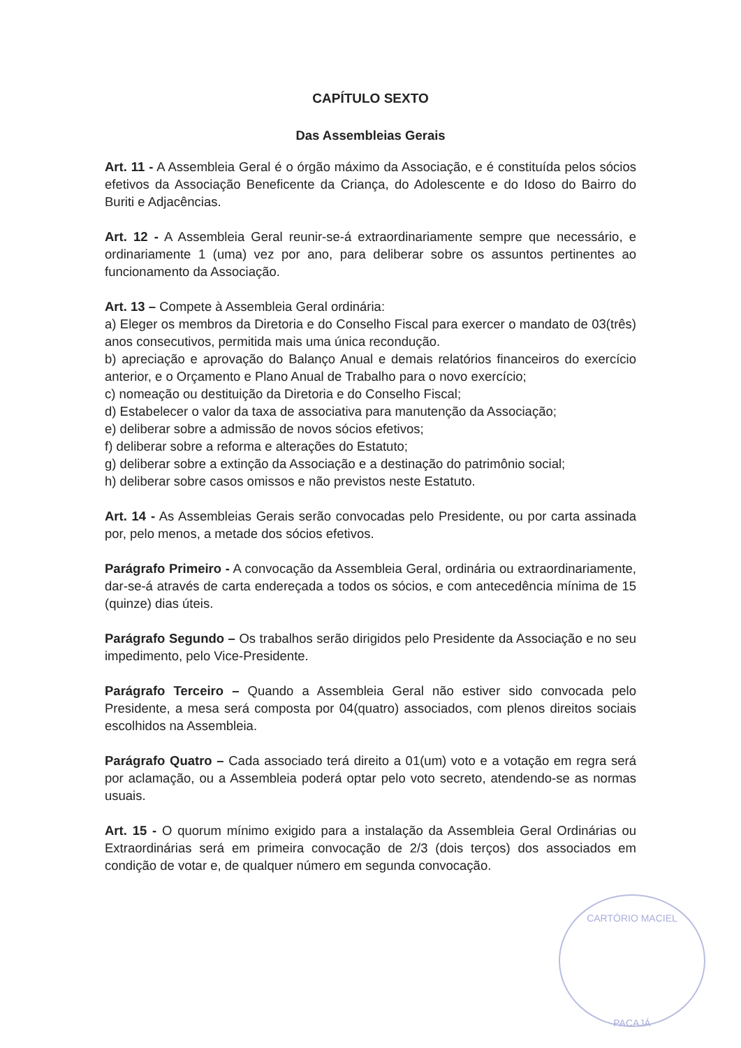CAPÍTULO SEXTO
Das Assembleias Gerais
Art. 11 - A Assembleia Geral é o órgão máximo da Associação, e é constituída pelos sócios efetivos da Associação Beneficente da Criança, do Adolescente e do Idoso do Bairro do Buriti e Adjacências.
Art. 12 - A Assembleia Geral reunir-se-á extraordinariamente sempre que necessário, e ordinariamente 1 (uma) vez por ano, para deliberar sobre os assuntos pertinentes ao funcionamento da Associação.
Art. 13 – Compete à Assembleia Geral ordinária:
a) Eleger os membros da Diretoria e do Conselho Fiscal para exercer o mandato de 03(três) anos consecutivos, permitida mais uma única recondução.
b) apreciação e aprovação do Balanço Anual e demais relatórios financeiros do exercício anterior, e o Orçamento e Plano Anual de Trabalho para o novo exercício;
c) nomeação ou destituição da Diretoria e do Conselho Fiscal;
d) Estabelecer o valor da taxa de associativa para manutenção da Associação;
e) deliberar sobre a admissão de novos sócios efetivos;
f) deliberar sobre a reforma e alterações do Estatuto;
g) deliberar sobre a extinção da Associação e a destinação do patrimônio social;
h) deliberar sobre casos omissos e não previstos neste Estatuto.
Art. 14 - As Assembleias Gerais serão convocadas pelo Presidente, ou por carta assinada por, pelo menos, a metade dos sócios efetivos.
Parágrafo Primeiro - A convocação da Assembleia Geral, ordinária ou extraordinariamente, dar-se-á através de carta endereçada a todos os sócios, e com antecedência mínima de 15 (quinze) dias úteis.
Parágrafo Segundo – Os trabalhos serão dirigidos pelo Presidente da Associação e no seu impedimento, pelo Vice-Presidente.
Parágrafo Terceiro – Quando a Assembleia Geral não estiver sido convocada pelo Presidente, a mesa será composta por 04(quatro) associados, com plenos direitos sociais escolhidos na Assembleia.
Parágrafo Quatro – Cada associado terá direito a 01(um) voto e a votação em regra será por aclamação, ou a Assembleia poderá optar pelo voto secreto, atendendo-se as normas usuais.
Art. 15 - O quorum mínimo exigido para a instalação da Assembleia Geral Ordinárias ou Extraordinárias será em primeira convocação de 2/3 (dois terços) dos associados em condição de votar e, de qualquer número em segunda convocação.
CARTÓRIO MACIEL
PACAJÁ